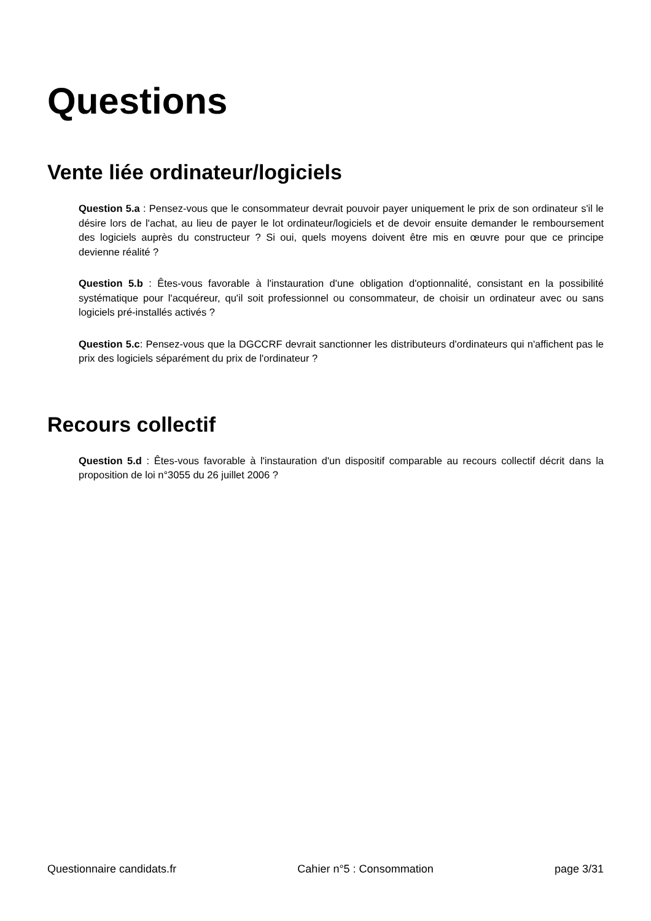Questions
Vente liée ordinateur/logiciels
Question 5.a : Pensez-vous que le consommateur devrait pouvoir payer uniquement le prix de son ordinateur s'il le désire lors de l'achat, au lieu de payer le lot ordinateur/logiciels et de devoir ensuite demander le remboursement des logiciels auprès du constructeur ? Si oui, quels moyens doivent être mis en œuvre pour que ce principe devienne réalité ?
Question 5.b : Êtes-vous favorable à l'instauration d'une obligation d'optionnalité, consistant en la possibilité systématique pour l'acquéreur, qu'il soit professionnel ou consommateur, de choisir un ordinateur avec ou sans logiciels pré-installés activés ?
Question 5.c: Pensez-vous que la DGCCRF devrait sanctionner les distributeurs d'ordinateurs qui n'affichent pas le prix des logiciels séparément du prix de l'ordinateur ?
Recours collectif
Question 5.d : Êtes-vous favorable à l'instauration d'un dispositif comparable au recours collectif décrit dans la proposition de loi n°3055 du 26 juillet 2006 ?
Questionnaire candidats.fr Cahier n°5 : Consommation page 3/31